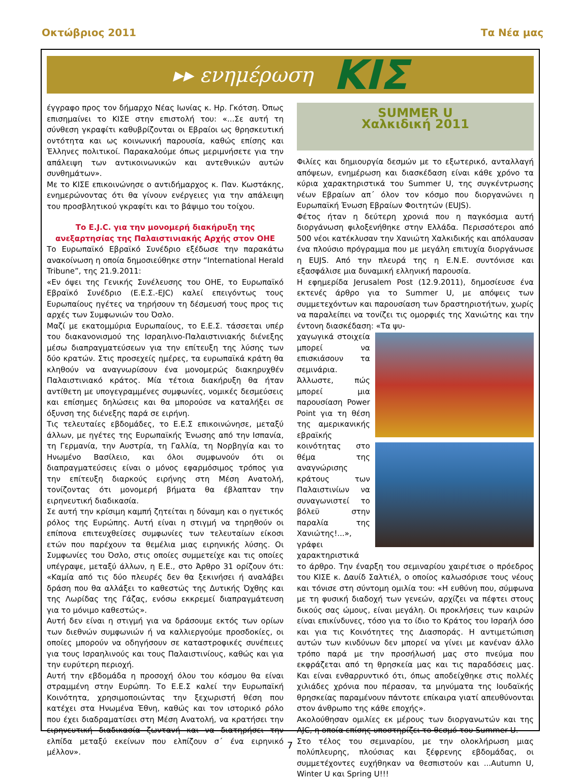Οκτώβριος 2011 Τα Νέα μας
▸▸ ενημέρωση ΚΙΣ
έγγραφο προς τον δήμαρχο Νέας Ιωνίας κ. Ηρ. Γκότση. Όπως επισημαίνει το ΚΙΣΕ στην επιστολή του: «...Σε αυτή τη σύνθεση γκραφίτι καθυβρίζονται οι Εβραίοι ως θρησκευτική οντότητα και ως κοινωνική παρουσία, καθώς επίσης και Έλληνες πολιτικοί. Παρακαλούμε όπως μεριμνήσετε για την απάλειψη των αντικοινωνικών και αντεθνικών αυτών συνθημάτων».
Με το ΚΙΣΕ επικοινώνησε ο αντιδήμαρχος κ. Παν. Κωστάκης, ενημερώνοντας ότι θα γίνουν ενέργειες για την απάλειψη του προσβλητικού γκραφίτι και το βάψιμο του τοίχου.
Το E.J.C. για την μονομερή διακήρυξη της ανεξαρτησίας της Παλαιστινιακής Αρχής στον ΟΗΕ
Το Ευρωπαϊκό Εβραϊκό Συνέδριο εξέδωσε την παρακάτω ανακοίνωση η οποία δημοσιεύθηκε στην “International Herald Tribune”, της 21.9.2011:
«Εν όψει της Γενικής Συνέλευσης του ΟΗΕ, το Ευρωπαϊκό Εβραϊκό Συνέδριο (Ε.Ε.Σ.-EJC) καλεί επειγόντως τους Ευρωπαίους ηγέτες να τηρήσουν τη δέσμευσή τους προς τις αρχές των Συμφωνιών του Όσλο.
Μαζί με εκατομμύρια Ευρωπαίους, το Ε.Ε.Σ. τάσσεται υπέρ του διακανονισμού της Ισραηλινο-Παλαιστινιακής διένεξης μέσω διαπραγματεύσεων για την επίτευξη της λύσης των δύο κρατών. Στις προσεχείς ημέρες, τα ευρωπαϊκά κράτη θα κληθούν να αναγνωρίσουν ένα μονομερώς διακηρυχθέν Παλαιστινιακό κράτος. Μία τέτοια διακήρυξη θα ήταν αντίθετη με υπογεγραμμένες συμφωνίες, νομικές δεσμεύσεις και επίσημες δηλώσεις και θα μπορούσε να καταλήξει σε όξυνση της διένεξης παρά σε ειρήνη.
Τις τελευταίες εβδομάδες, το Ε.Ε.Σ επικοινώνησε, μεταξύ άλλων, με ηγέτες της Ευρωπαϊκής Ένωσης από την Ισπανία, τη Γερμανία, την Αυστρία, τη Γαλλία, τη Νορβηγία και το Ηνωμένο Βασίλειο, και όλοι συμφωνούν ότι οι διαπραγματεύσεις είναι ο μόνος εφαρμόσιμος τρόπος για την επίτευξη διαρκούς ειρήνης στη Μέση Ανατολή, τονίζοντας ότι μονομερή βήματα θα έβλαπταν την ειρηνευτική διαδικασία.
Σε αυτή την κρίσιμη καμπή ζητείται η δύναμη και ο ηγετικός ρόλος της Ευρώπης. Αυτή είναι η στιγμή να τηρηθούν οι επίπονα επιτευχθείσες συμφωνίες των τελευταίων είκοσι ετών που παρέχουν τα θεμέλια μιας ειρηνικής λύσης. Οι Συμφωνίες του Όσλο, στις οποίες συμμετείχε και τις οποίες υπέγραψε, μεταξύ άλλων, η Ε.Ε., στο Άρθρο 31 ορίζουν ότι: «Καμία από τις δύο πλευρές δεν θα ξεκινήσει ή αναλάβει δράση που θα αλλάξει το καθεστώς της Δυτικής Όχθης και της Λωρίδας της Γάζας, ενόσω εκκρεμεί διαπραγμάτευση για το μόνιμο καθεστώς».
Αυτή δεν είναι η στιγμή για να δράσουμε εκτός των ορίων των διεθνών συμφωνιών ή να καλλιεργούμε προσδοκίες, οι οποίες μπορούν να οδηγήσουν σε καταστροφικές συνέπειες για τους Ισραηλινούς και τους Παλαιστινίους, καθώς και για την ευρύτερη περιοχή.
Αυτή την εβδομάδα η προσοχή όλου του κόσμου θα είναι στραμμένη στην Ευρώπη. Το Ε.Ε.Σ καλεί την Ευρωπαϊκή Κοινότητα, χρησιμοποιώντας την ξεχωριστή θέση που κατέχει στα Ηνωμένα Έθνη, καθώς και τον ιστορικό ρόλο που έχει διαδραματίσει στη Μέση Ανατολή, να κρατήσει την ειρηνευτική διαδικασία ζωντανή και να διατηρήσει την ελπίδα μεταξύ εκείνων που ελπίζουν σ΄ ένα ειρηνικό μέλλον».
SUMMER U
Χαλκιδική 2011
Φιλίες και δημιουργία δεσμών με το εξωτερικό, ανταλλαγή απόψεων, ενημέρωση και διασκέδαση είναι κάθε χρόνο τα κύρια χαρακτηριστικά του Summer U, της συγκέντρωσης νέων Εβραίων απ΄ όλον τον κόσμο που διοργανώνει η Ευρωπαϊκή Ένωση Εβραίων Φοιτητών (EUJS).
Φέτος ήταν η δεύτερη χρονιά που η παγκόσμια αυτή διοργάνωση φιλοξενήθηκε στην Ελλάδα. Περισσότεροι από 500 νέοι κατέκλυσαν την Χανιώτη Χαλκιδικής και απόλαυσαν ένα πλούσιο πρόγραμμα που με μεγάλη επιτυχία διοργάνωσε η EUJS. Από την πλευρά της η Ε.Ν.Ε. συντόνισε και εξασφάλισε μια δυναμική ελληνική παρουσία.
Η εφημερίδα Jerusalem Post (12.9.2011), δημοσίευσε ένα εκτενές άρθρο για το Summer U, με απόψεις των συμμετεχόντων και παρουσίαση των δραστηριοτήτων, χωρίς να παραλείπει να τονίζει τις ομορφιές της Χανιώτης και την έντονη διασκέδαση: «Τα ψυ-
χαγωγικά στοιχεία μπορεί να επισκιάσουν τα σεμινάρια. Άλλωστε, πώς μπορεί μια παρουσίαση Power Point για τη θέση της αμερικανικής εβραϊκής κοινότητας στο θέμα της αναγνώρισης κράτους των Παλαιστινίων να συναγωνιστεί το βόλεϋ στην παραλία της Χανιώτης!...», γράφει χαρακτηριστικά το άρθρο. Την έναρξη του σεμιναρίου χαιρέτισε ο πρόεδρος του ΚΙΣΕ κ. Δαυίδ Σαλτιέλ, ο οποίος καλωσόρισε τους νέους και τόνισε στη σύντομη ομιλία του: «Η ευθύνη που, σύμφωνα με τη φυσική διαδοχή των γενεών, αρχίζει να πέφτει στους δικούς σας ώμους, είναι μεγάλη. Οι προκλήσεις των καιρών είναι επικίνδυνες, τόσο για το ίδιο το Κράτος του Ισραήλ όσο και για τις Κοινότητες της Διασποράς. Η αντιμετώπιση αυτών των κινδύνων δεν μπορεί να γίνει με κανέναν άλλο τρόπο παρά με την προσήλωσή μας στο πνεύμα που εκφράζεται από τη θρησκεία μας και τις παραδόσεις μας. Και είναι ενθαρρυντικό ότι, όπως αποδείχθηκε στις πολλές χιλιάδες χρόνια που πέρασαν, τα μηνύματα της Ιουδαϊκής θρησκείας παραμένουν πάντοτε επίκαιρα γιατί απευθύνονται στον άνθρωπο της κάθε εποχής».
Ακολούθησαν ομιλίες εκ μέρους των διοργανωτών και της AJC, η οποία επίσης υποστηρίζει το θεσμό του Summer U.
Στο τέλος του σεμιναρίου, με την ολοκλήρωση μιας πολύπλευρης, πλούσιας και ξέφρενης εβδομάδας, οι συμμετέχοντες ευχήθηκαν να θεσπιστούν και ...Autumn U, Winter U και Spring U!!!
7